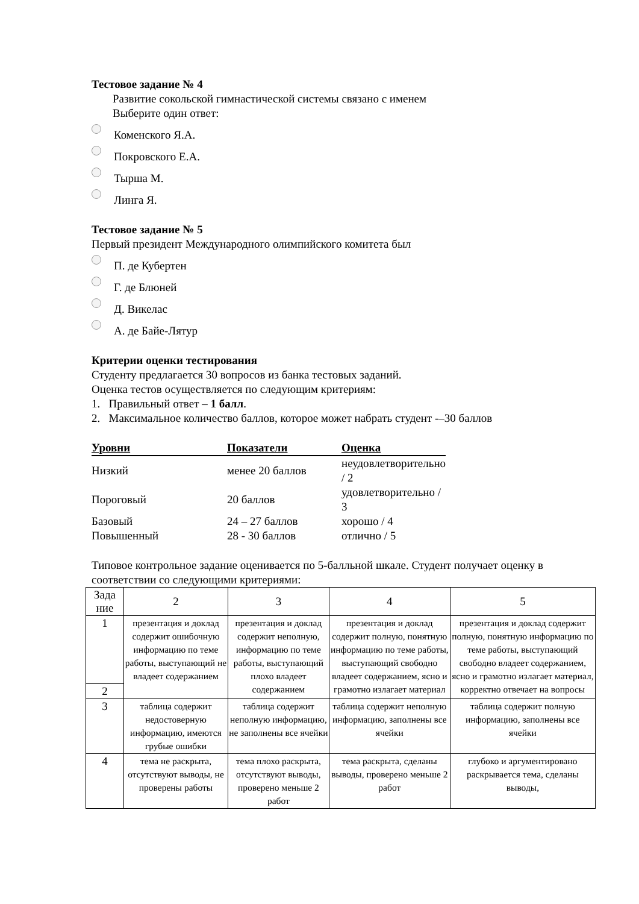Тестовое задание № 4
Развитие сокольской гимнастической системы связано с именем
Выберите один ответ:
Коменского Я.А.
Покровского Е.А.
Тырша М.
Линга Я.
Тестовое задание № 5
Первый президент Международного олимпийского комитета был
П. де Кубертен
Г. де Блюней
Д. Викелас
А. де Байе-Лятур
Критерии оценки тестирования
Студенту предлагается 30 вопросов из банка тестовых заданий.
Оценка тестов осуществляется по следующим критериям:
1. Правильный ответ – 1 балл.
2. Максимальное количество баллов, которое может набрать студент -–30 баллов
| Уровни | Показатели | Оценка |
| --- | --- | --- |
| Низкий | менее 20 баллов | неудовлетворительно / 2 |
| Пороговый | 20 баллов | удовлетворительно / 3 |
| Базовый | 24 – 27 баллов | хорошо / 4 |
| Повышенный | 28 - 30 баллов | отлично / 5 |
Типовое контрольное задание оценивается по 5-балльной шкале. Студент получает оценку в соответствии со следующими критериями:
| Зада ние | 2 | 3 | 4 | 5 |
| --- | --- | --- | --- | --- |
| 1 | презентация и доклад содержит ошибочную информацию по теме работы, выступающий не владеет содержанием | презентация и доклад содержит неполную, информацию по теме работы, выступающий плохо владеет содержанием | презентация и доклад содержит полную, понятную информацию по теме работы, выступающий свободно владеет содержанием, ясно и грамотно излагает материал | презентация и доклад содержит полную, понятную информацию по теме работы, выступающий свободно владеет содержанием, ясно и грамотно излагает материал, корректно отвечает на вопросы |
| 2 | | | | |
| 3 | таблица содержит недостоверную информацию, имеются грубые ошибки | таблица содержит неполную информацию, не заполнены все ячейки | таблица содержит неполную информацию, заполнены все ячейки | таблица содержит полную информацию, заполнены все ячейки |
| 4 | тема не раскрыта, отсутствуют выводы, не проверены работы | тема плохо раскрыта, отсутствуют выводы, проверено меньше 2 работ | тема раскрыта, сделаны выводы, проверено меньше 2 работ | глубоко и аргументировано раскрывается тема, сделаны выводы, |